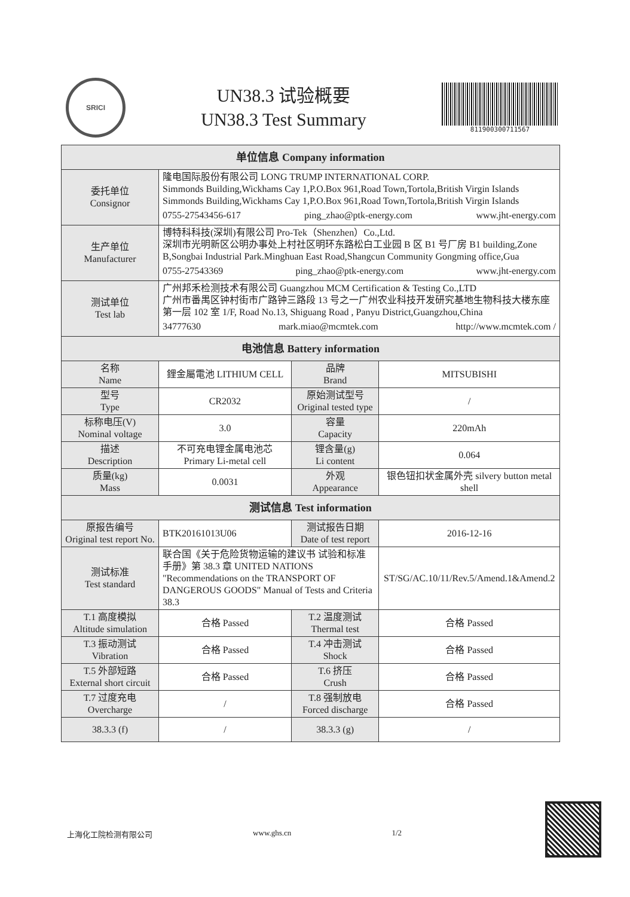SRICI
UN38.3 试验概要
UN38.3 Test Summary
811900300711567
| 单位信息 Company information | | | |
| --- | --- | --- | --- |
| 委托单位 Consignor | 隆电国际股份有限公司 LONG TRUMP INTERNATIONAL CORP. Simmonds Building,Wickhams Cay 1,P.O.Box 961,Road Town,Tortola,British Virgin Islands Simmonds Building,Wickhams Cay 1,P.O.Box 961,Road Town,Tortola,British Virgin Islands 0755-27543456-617 ping_zhao@ptk-energy.com www.jht-energy.com | | |
| 生产单位 Manufacturer | 博特科科技(深圳)有限公司 Pro-Tek（Shenzhen）Co.,Ltd. 深圳市光明新区公明办事处上村社区明环东路松白工业园 B 区 B1 号厂房 B1 building,Zone B,Songbai Industrial Park.Minghuan East Road,Shangcun Community Gongming office,Gua 0755-27543369 ping_zhao@ptk-energy.com www.jht-energy.com | | |
| 测试单位 Test lab | 广州邦禾检测技术有限公司 Guangzhou MCM Certification & Testing Co.,LTD 广州市番禺区钟村街市广路钟三路段 13 号之一广州农业科技开发研究基地生物科技大楼东座第一层 102 室 1/F, Road No.13, Shiguang Road , Panyu District,Guangzhou,China 34777630 mark.miao@mcmtek.com http://www.mcmtek.com / | | |
| 电池信息 Battery information | | | |
| 名称 Name | 鋰金屬電池 LITHIUM CELL | 品牌 Brand | MITSUBISHI |
| 型号 Type | CR2032 | 原始测试型号 Original tested type | / |
| 标称电压(V) Nominal voltage | 3.0 | 容量 Capacity | 220mAh |
| 描述 Description | 不可充电锂金属电池芯 Primary Li-metal cell | 锂含量(g) Li content | 0.064 |
| 质量(kg) Mass | 0.0031 | 外观 Appearance | 银色钮扣状金属外壳 silvery button metal shell |
| 测试信息 Test information | | | |
| 原报告编号 Original test report No. | BTK20161013U06 | 测试报告日期 Date of test report | 2016-12-16 |
| 测试标准 Test standard | 联合国《关于危险货物运输的建议书 试验和标准手册》第 38.3 章 UNITED NATIONS "Recommendations on the TRANSPORT OF DANGEROUS GOODS" Manual of Tests and Criteria 38.3 | | ST/SG/AC.10/11/Rev.5/Amend.1&Amend.2 |
| T.1 高度模拟 Altitude simulation | 合格 Passed | T.2 温度测试 Thermal test | 合格 Passed |
| T.3 振动测试 Vibration | 合格 Passed | T.4 冲击测试 Shock | 合格 Passed |
| T.5 外部短路 External short circuit | 合格 Passed | T.6 挤压 Crush | 合格 Passed |
| T.7 过度充电 Overcharge | / | T.8 强制放电 Forced discharge | 合格 Passed |
| 38.3.3 (f) | / | 38.3.3 (g) | / |
上海化工院检测有限公司 www.ghs.cn 1/2